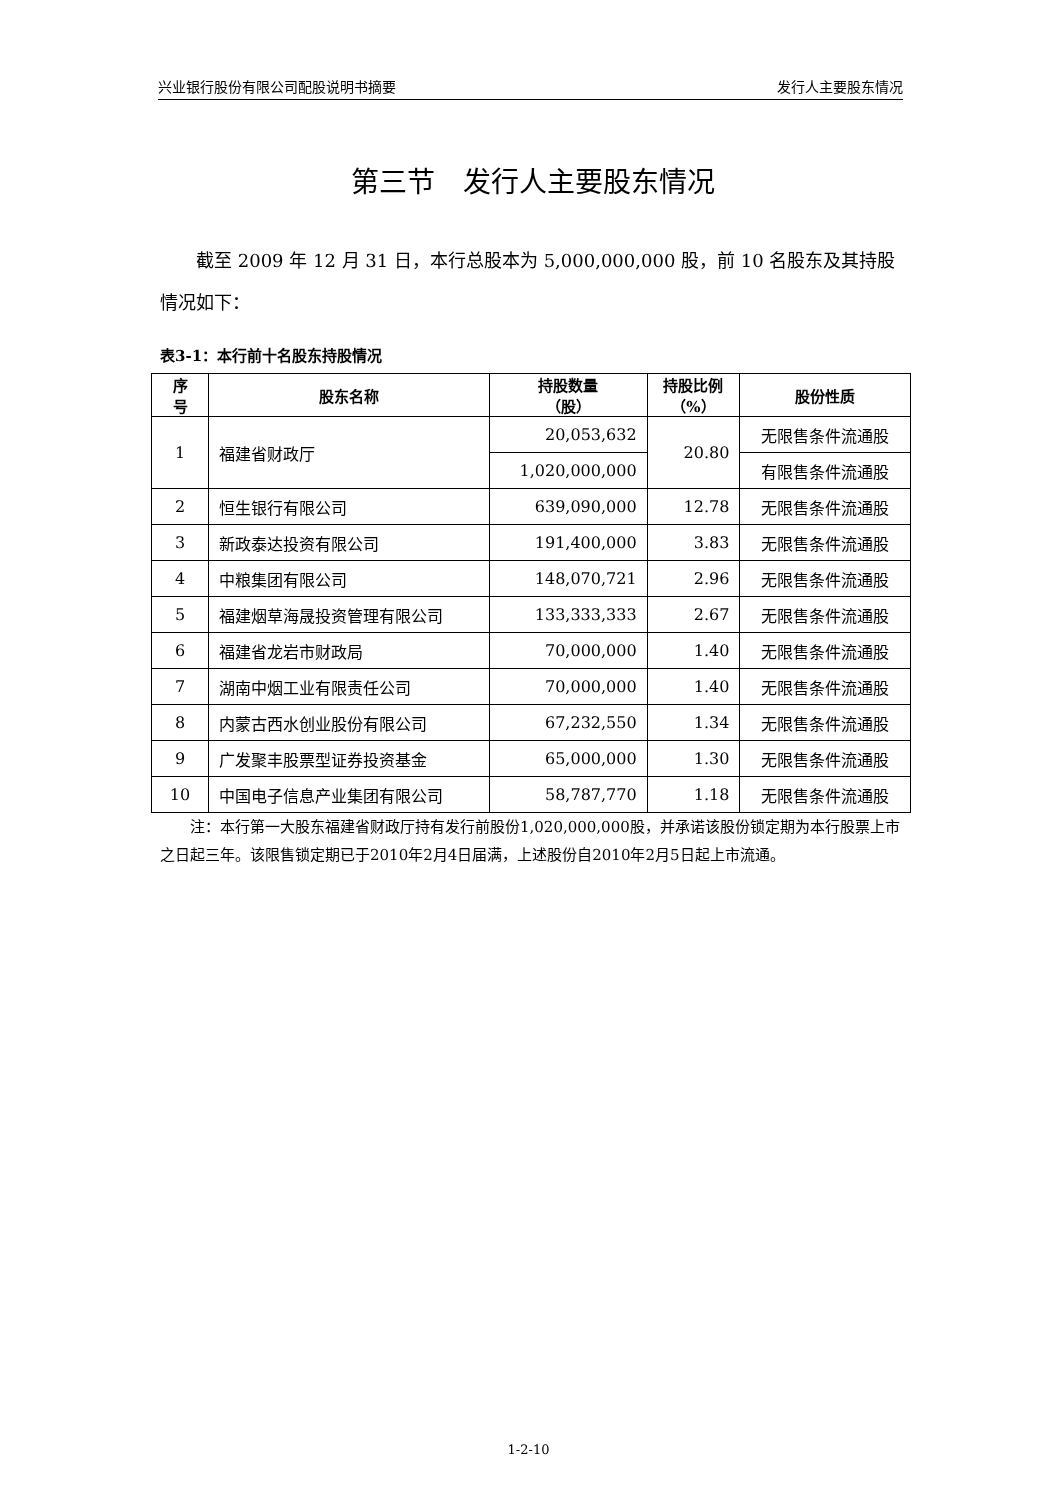兴业银行股份有限公司配股说明书摘要 发行人主要股东情况
第三节　发行人主要股东情况
截至 2009 年 12 月 31 日，本行总股本为 5,000,000,000 股，前 10 名股东及其持股情况如下：
表3-1：本行前十名股东持股情况
| 序 号 | 股东名称 | 持股数量 （股） | 持股比例 （%） | 股份性质 |
| --- | --- | --- | --- | --- |
| 1 | 福建省财政厅 | 20,053,632 | 20.80 | 无限售条件流通股 |
| | | 1,020,000,000 | | 有限售条件流通股 |
| 2 | 恒生银行有限公司 | 639,090,000 | 12.78 | 无限售条件流通股 |
| 3 | 新政泰达投资有限公司 | 191,400,000 | 3.83 | 无限售条件流通股 |
| 4 | 中粮集团有限公司 | 148,070,721 | 2.96 | 无限售条件流通股 |
| 5 | 福建烟草海晟投资管理有限公司 | 133,333,333 | 2.67 | 无限售条件流通股 |
| 6 | 福建省龙岩市财政局 | 70,000,000 | 1.40 | 无限售条件流通股 |
| 7 | 湖南中烟工业有限责任公司 | 70,000,000 | 1.40 | 无限售条件流通股 |
| 8 | 内蒙古西水创业股份有限公司 | 67,232,550 | 1.34 | 无限售条件流通股 |
| 9 | 广发聚丰股票型证券投资基金 | 65,000,000 | 1.30 | 无限售条件流通股 |
| 10 | 中国电子信息产业集团有限公司 | 58,787,770 | 1.18 | 无限售条件流通股 |
注：本行第一大股东福建省财政厅持有发行前股份1,020,000,000股，并承诺该股份锁定期为本行股票上市之日起三年。该限售锁定期已于2010年2月4日届满，上述股份自2010年2月5日起上市流通。
1-2-10